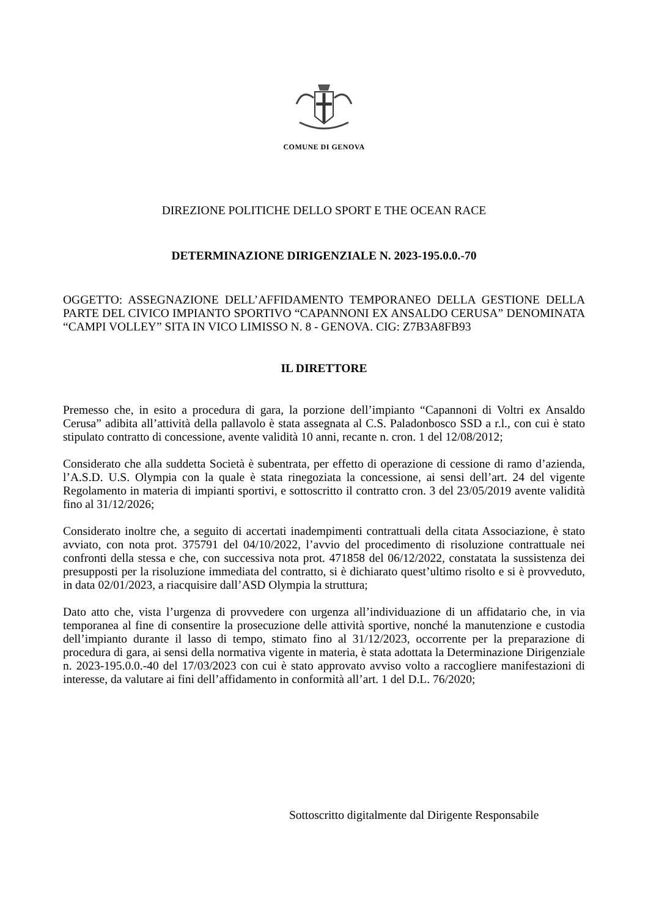COMUNE DI GENOVA
DIREZIONE POLITICHE DELLO SPORT E THE OCEAN RACE
DETERMINAZIONE DIRIGENZIALE N. 2023-195.0.0.-70
OGGETTO: ASSEGNAZIONE DELL’AFFIDAMENTO TEMPORANEO DELLA GESTIONE DELLA PARTE DEL CIVICO IMPIANTO SPORTIVO “CAPANNONI EX ANSALDO CERUSA” DENOMINATA “CAMPI VOLLEY” SITA IN VICO LIMISSO N. 8 - GENOVA. CIG: Z7B3A8FB93
IL DIRETTORE
Premesso che, in esito a procedura di gara, la porzione dell’impianto “Capannoni di Voltri ex Ansaldo Cerusa” adibita all’attività della pallavolo è stata assegnata al C.S. Paladonbosco SSD a r.l., con cui è stato stipulato contratto di concessione, avente validità 10 anni, recante n. cron. 1 del 12/08/2012;
Considerato che alla suddetta Società è subentrata, per effetto di operazione di cessione di ramo d’azienda, l’A.S.D. U.S. Olympia con la quale è stata rinegoziata la concessione, ai sensi dell’art. 24 del vigente Regolamento in materia di impianti sportivi, e sottoscritto il contratto cron. 3 del 23/05/2019 avente validità fino al 31/12/2026;
Considerato inoltre che, a seguito di accertati inadempimenti contrattuali della citata Associazione, è stato avviato, con nota prot. 375791 del 04/10/2022, l’avvio del procedimento di risoluzione contrattuale nei confronti della stessa e che, con successiva nota prot. 471858 del 06/12/2022, constatata la sussistenza dei presupposti per la risoluzione immediata del contratto, si è dichiarato quest’ultimo risolto e si è provveduto, in data 02/01/2023, a riacquisire dall’ASD Olympia la struttura;
Dato atto che, vista l’urgenza di provvedere con urgenza all’individuazione di un affidatario che, in via temporanea al fine di consentire la prosecuzione delle attività sportive, nonché la manutenzione e custodia dell’impianto durante il lasso di tempo, stimato fino al 31/12/2023, occorrente per la preparazione di procedura di gara, ai sensi della normativa vigente in materia, è stata adottata la Determinazione Dirigenziale n. 2023-195.0.0.-40 del 17/03/2023 con cui è stato approvato avviso volto a raccogliere manifestazioni di interesse, da valutare ai fini dell’affidamento in conformità all’art. 1 del D.L. 76/2020;
Sottoscritto digitalmente dal Dirigente Responsabile